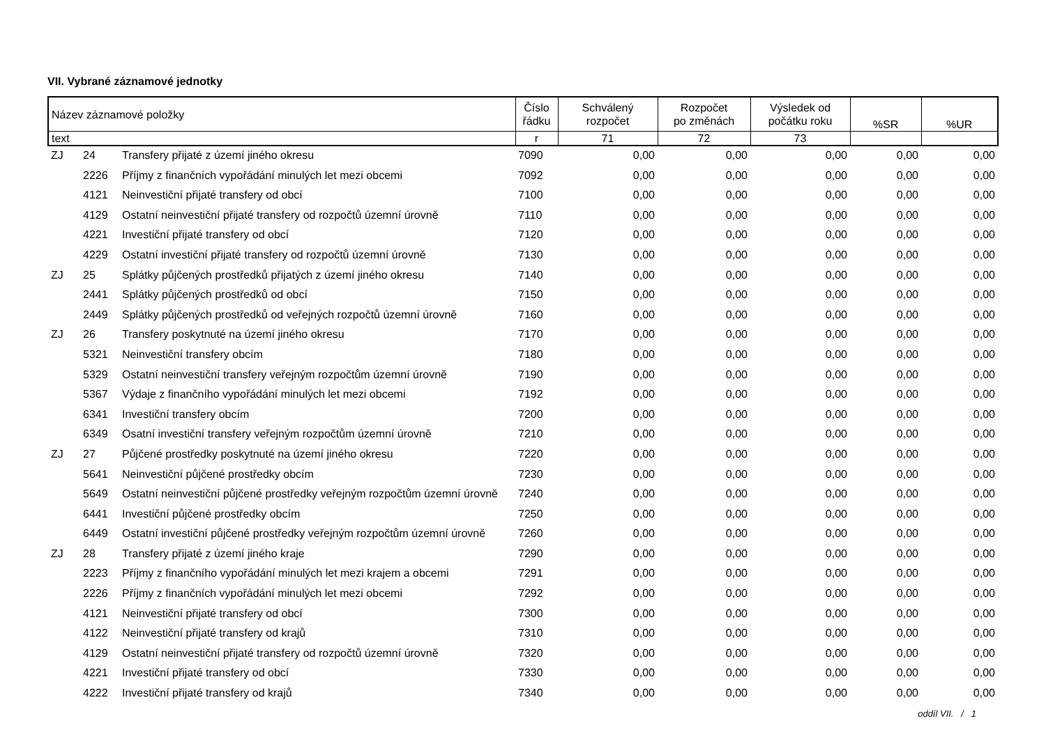VII. Vybrané záznamové jednotky
| Název záznamové položky | | | Číslo řádku | Schválený rozpočet | Rozpočet po změnách | Výsledek od počátku roku | %SR | %UR |
| --- | --- | --- | --- | --- | --- | --- | --- | --- |
| text | | | r | 71 | 72 | 73 | | |
| ZJ | 24 | Transfery přijaté z území jiného okresu | 7090 | 0,00 | 0,00 | 0,00 | 0,00 | 0,00 |
| | 2226 | Příjmy z finančních vypořádání minulých let mezi obcemi | 7092 | 0,00 | 0,00 | 0,00 | 0,00 | 0,00 |
| | 4121 | Neinvestiční přijaté transfery od obcí | 7100 | 0,00 | 0,00 | 0,00 | 0,00 | 0,00 |
| | 4129 | Ostatní neinvestiční přijaté transfery od rozpočtů územní úrovně | 7110 | 0,00 | 0,00 | 0,00 | 0,00 | 0,00 |
| | 4221 | Investiční přijaté transfery od obcí | 7120 | 0,00 | 0,00 | 0,00 | 0,00 | 0,00 |
| | 4229 | Ostatní investiční přijaté transfery od rozpočtů územní úrovně | 7130 | 0,00 | 0,00 | 0,00 | 0,00 | 0,00 |
| ZJ | 25 | Splátky půjčených prostředků přijatých z území jiného okresu | 7140 | 0,00 | 0,00 | 0,00 | 0,00 | 0,00 |
| | 2441 | Splátky půjčených prostředků od obcí | 7150 | 0,00 | 0,00 | 0,00 | 0,00 | 0,00 |
| | 2449 | Splátky půjčených prostředků od veřejných rozpočtů územní úrovně | 7160 | 0,00 | 0,00 | 0,00 | 0,00 | 0,00 |
| ZJ | 26 | Transfery poskytnuté na území jiného okresu | 7170 | 0,00 | 0,00 | 0,00 | 0,00 | 0,00 |
| | 5321 | Neinvestiční transfery obcím | 7180 | 0,00 | 0,00 | 0,00 | 0,00 | 0,00 |
| | 5329 | Ostatní neinvestiční transfery veřejným rozpočtům územní úrovně | 7190 | 0,00 | 0,00 | 0,00 | 0,00 | 0,00 |
| | 5367 | Výdaje z finančního vypořádání minulých let mezi obcemi | 7192 | 0,00 | 0,00 | 0,00 | 0,00 | 0,00 |
| | 6341 | Investiční transfery obcím | 7200 | 0,00 | 0,00 | 0,00 | 0,00 | 0,00 |
| | 6349 | Osatní investiční transfery veřejným rozpočtům územní úrovně | 7210 | 0,00 | 0,00 | 0,00 | 0,00 | 0,00 |
| ZJ | 27 | Půjčené prostředky poskytnuté na území jiného okresu | 7220 | 0,00 | 0,00 | 0,00 | 0,00 | 0,00 |
| | 5641 | Neinvestiční půjčené prostředky obcím | 7230 | 0,00 | 0,00 | 0,00 | 0,00 | 0,00 |
| | 5649 | Ostatní neinvestiční půjčené prostředky veřejným rozpočtům územní úrovně | 7240 | 0,00 | 0,00 | 0,00 | 0,00 | 0,00 |
| | 6441 | Investiční půjčené prostředky obcím | 7250 | 0,00 | 0,00 | 0,00 | 0,00 | 0,00 |
| | 6449 | Ostatní investiční půjčené prostředky veřejným rozpočtům územní úrovně | 7260 | 0,00 | 0,00 | 0,00 | 0,00 | 0,00 |
| ZJ | 28 | Transfery přijaté z území jiného kraje | 7290 | 0,00 | 0,00 | 0,00 | 0,00 | 0,00 |
| | 2223 | Příjmy z finančního vypořádání minulých let mezi krajem a obcemi | 7291 | 0,00 | 0,00 | 0,00 | 0,00 | 0,00 |
| | 2226 | Příjmy z finančních vypořádání minulých let mezi obcemi | 7292 | 0,00 | 0,00 | 0,00 | 0,00 | 0,00 |
| | 4121 | Neinvestiční přijaté transfery od obcí | 7300 | 0,00 | 0,00 | 0,00 | 0,00 | 0,00 |
| | 4122 | Neinvestiční přijaté transfery od krajů | 7310 | 0,00 | 0,00 | 0,00 | 0,00 | 0,00 |
| | 4129 | Ostatní neinvestiční přijaté transfery od rozpočtů územní úrovně | 7320 | 0,00 | 0,00 | 0,00 | 0,00 | 0,00 |
| | 4221 | Investiční přijaté transfery od obcí | 7330 | 0,00 | 0,00 | 0,00 | 0,00 | 0,00 |
| | 4222 | Investiční přijaté transfery od krajů | 7340 | 0,00 | 0,00 | 0,00 | 0,00 | 0,00 |
oddíl VII. / 1